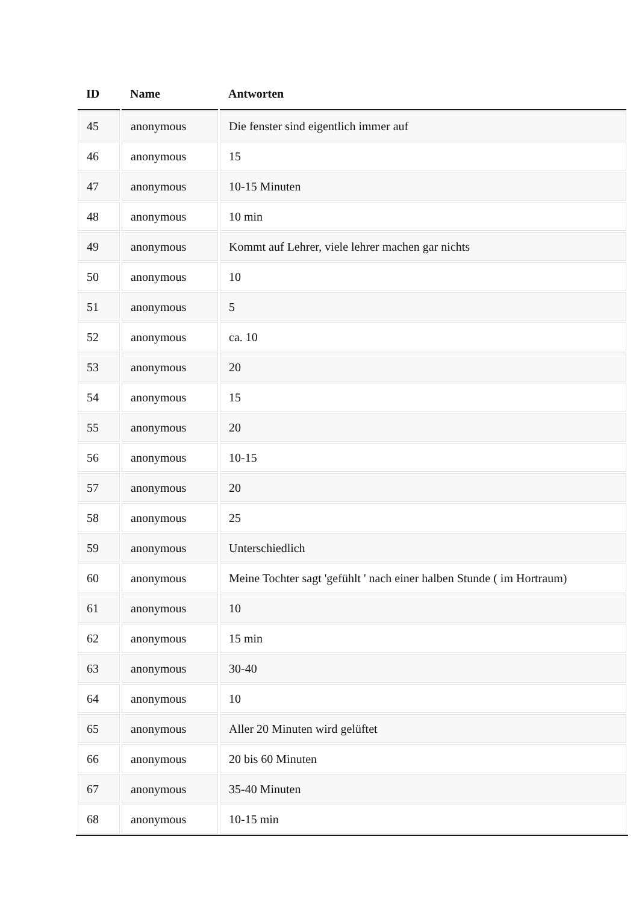| ID | Name | Antworten |
| --- | --- | --- |
| 45 | anonymous | Die fenster sind eigentlich immer auf |
| 46 | anonymous | 15 |
| 47 | anonymous | 10-15 Minuten |
| 48 | anonymous | 10 min |
| 49 | anonymous | Kommt auf Lehrer, viele lehrer machen gar nichts |
| 50 | anonymous | 10 |
| 51 | anonymous | 5 |
| 52 | anonymous | ca. 10 |
| 53 | anonymous | 20 |
| 54 | anonymous | 15 |
| 55 | anonymous | 20 |
| 56 | anonymous | 10-15 |
| 57 | anonymous | 20 |
| 58 | anonymous | 25 |
| 59 | anonymous | Unterschiedlich |
| 60 | anonymous | Meine Tochter sagt 'gefühlt ' nach einer halben Stunde ( im Hortraum) |
| 61 | anonymous | 10 |
| 62 | anonymous | 15 min |
| 63 | anonymous | 30-40 |
| 64 | anonymous | 10 |
| 65 | anonymous | Aller 20 Minuten wird gelüftet |
| 66 | anonymous | 20 bis 60 Minuten |
| 67 | anonymous | 35-40 Minuten |
| 68 | anonymous | 10-15 min |